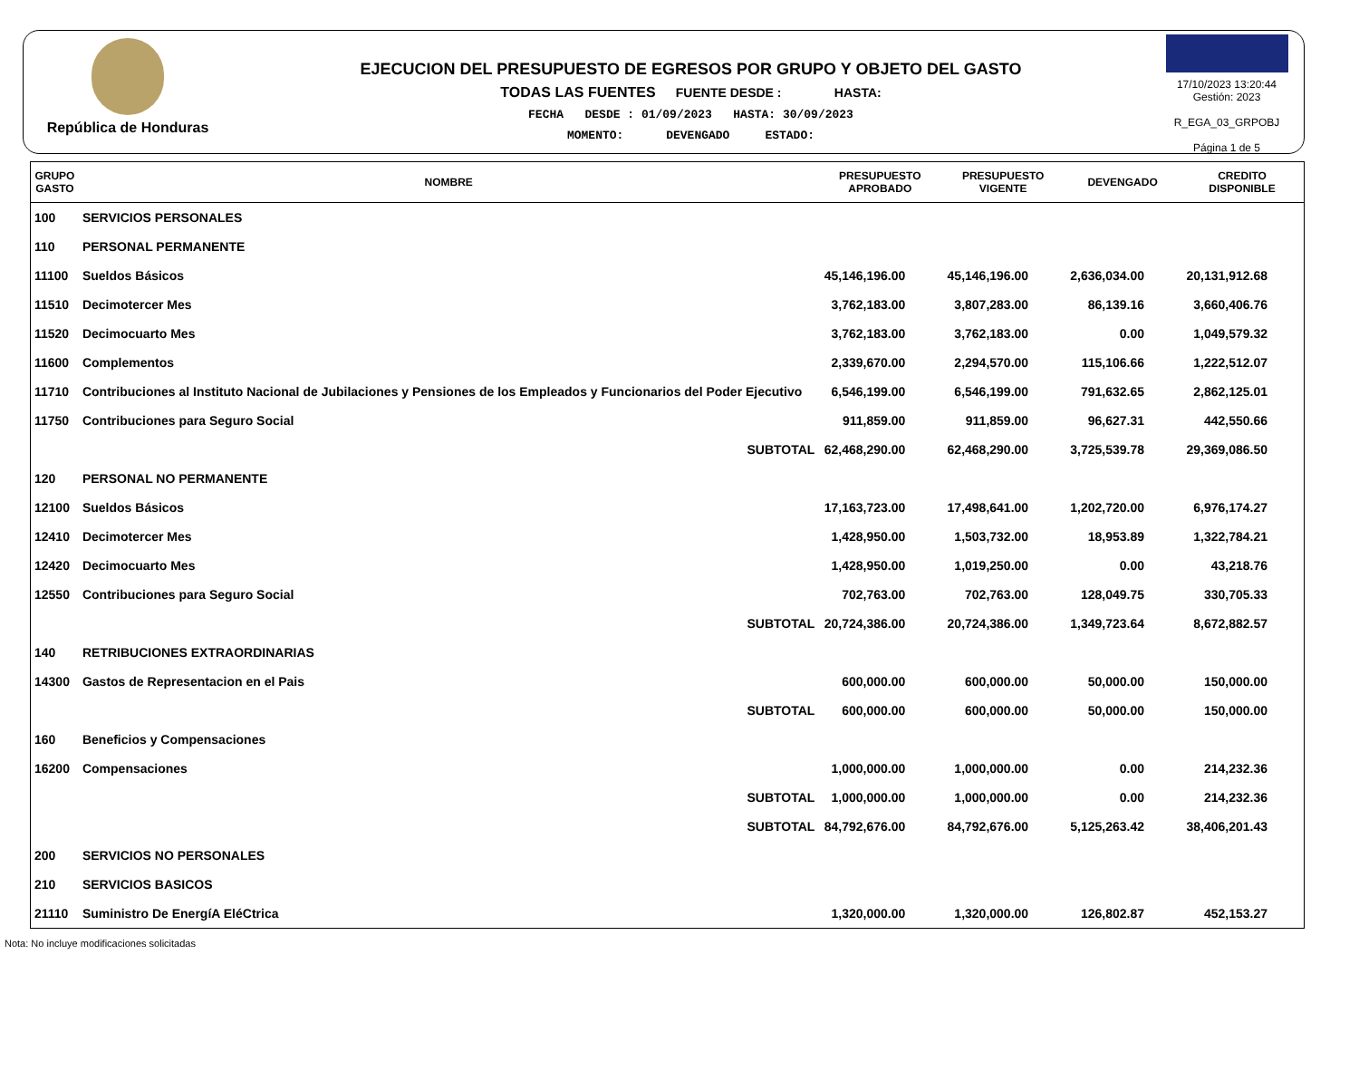República de Honduras
EJECUCION DEL PRESUPUESTO DE EGRESOS POR GRUPO Y OBJETO DEL GASTO
TODAS LAS FUENTES FUENTE DESDE : HASTA:
FECHA DESDE : 01/09/2023 HASTA: 30/09/2023
MOMENTO: DEVENGADO ESTADO:
17/10/2023 13:20:44
Gestión: 2023
R_EGA_03_GRPOBJ
Página 1 de 5
| GRUPO GASTO | NOMBRE | PRESUPUESTO APROBADO | PRESUPUESTO VIGENTE | DEVENGADO | CREDITO DISPONIBLE |
| --- | --- | --- | --- | --- | --- |
| 100 | SERVICIOS PERSONALES | | | | |
| 110 | PERSONAL PERMANENTE | | | | |
| 11100 | Sueldos Básicos | 45,146,196.00 | 45,146,196.00 | 2,636,034.00 | 20,131,912.68 |
| 11510 | Decimotercer Mes | 3,762,183.00 | 3,807,283.00 | 86,139.16 | 3,660,406.76 |
| 11520 | Decimocuarto Mes | 3,762,183.00 | 3,762,183.00 | 0.00 | 1,049,579.32 |
| 11600 | Complementos | 2,339,670.00 | 2,294,570.00 | 115,106.66 | 1,222,512.07 |
| 11710 | Contribuciones al Instituto Nacional de Jubilaciones y Pensiones de los Empleados y Funcionarios del Poder Ejecutivo | 6,546,199.00 | 6,546,199.00 | 791,632.65 | 2,862,125.01 |
| 11750 | Contribuciones para Seguro Social | 911,859.00 | 911,859.00 | 96,627.31 | 442,550.66 |
| | SUBTOTAL | 62,468,290.00 | 62,468,290.00 | 3,725,539.78 | 29,369,086.50 |
| 120 | PERSONAL NO PERMANENTE | | | | |
| 12100 | Sueldos Básicos | 17,163,723.00 | 17,498,641.00 | 1,202,720.00 | 6,976,174.27 |
| 12410 | Decimotercer Mes | 1,428,950.00 | 1,503,732.00 | 18,953.89 | 1,322,784.21 |
| 12420 | Decimocuarto Mes | 1,428,950.00 | 1,019,250.00 | 0.00 | 43,218.76 |
| 12550 | Contribuciones para Seguro Social | 702,763.00 | 702,763.00 | 128,049.75 | 330,705.33 |
| | SUBTOTAL | 20,724,386.00 | 20,724,386.00 | 1,349,723.64 | 8,672,882.57 |
| 140 | RETRIBUCIONES EXTRAORDINARIAS | | | | |
| 14300 | Gastos de Representacion en el Pais | 600,000.00 | 600,000.00 | 50,000.00 | 150,000.00 |
| | SUBTOTAL | 600,000.00 | 600,000.00 | 50,000.00 | 150,000.00 |
| 160 | Beneficios y Compensaciones | | | | |
| 16200 | Compensaciones | 1,000,000.00 | 1,000,000.00 | 0.00 | 214,232.36 |
| | SUBTOTAL | 1,000,000.00 | 1,000,000.00 | 0.00 | 214,232.36 |
| | SUBTOTAL | 84,792,676.00 | 84,792,676.00 | 5,125,263.42 | 38,406,201.43 |
| 200 | SERVICIOS NO PERSONALES | | | | |
| 210 | SERVICIOS BASICOS | | | | |
| 21110 | Suministro De EnergíA EléCtrica | 1,320,000.00 | 1,320,000.00 | 126,802.87 | 452,153.27 |
Nota: No incluye modificaciones solicitadas